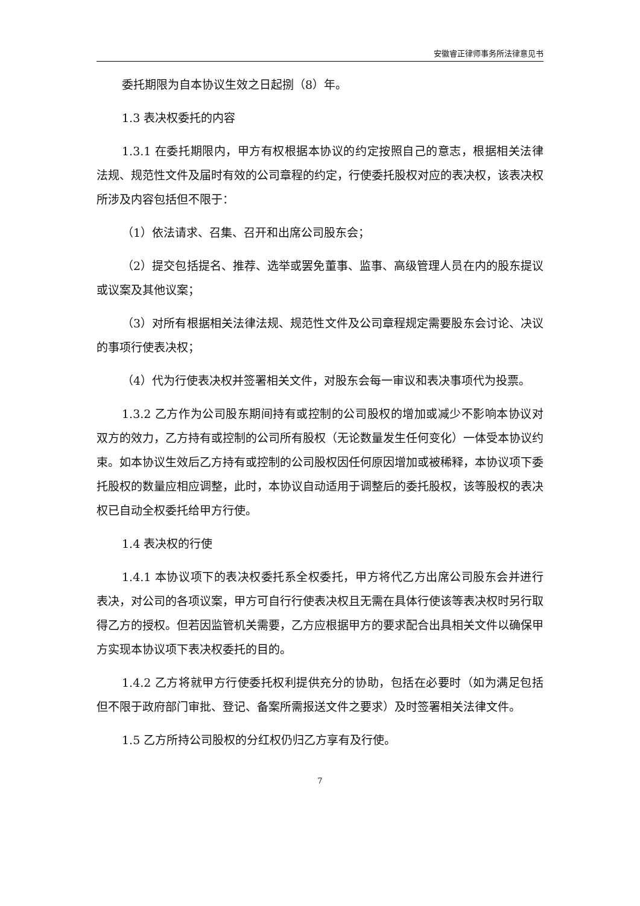安徽睿正律师事务所法律意见书
委托期限为自本协议生效之日起捌（8）年。
1.3 表决权委托的内容
1.3.1 在委托期限内，甲方有权根据本协议的约定按照自己的意志，根据相关法律法规、规范性文件及届时有效的公司章程的约定，行使委托股权对应的表决权，该表决权所涉及内容包括但不限于：
（1）依法请求、召集、召开和出席公司股东会；
（2）提交包括提名、推荐、选举或罢免董事、监事、高级管理人员在内的股东提议或议案及其他议案；
（3）对所有根据相关法律法规、规范性文件及公司章程规定需要股东会讨论、决议的事项行使表决权；
（4）代为行使表决权并签署相关文件，对股东会每一审议和表决事项代为投票。
1.3.2 乙方作为公司股东期间持有或控制的公司股权的增加或减少不影响本协议对双方的效力，乙方持有或控制的公司所有股权（无论数量发生任何变化）一体受本协议约束。如本协议生效后乙方持有或控制的公司股权因任何原因增加或被稀释，本协议项下委托股权的数量应相应调整，此时，本协议自动适用于调整后的委托股权，该等股权的表决权已自动全权委托给甲方行使。
1.4 表决权的行使
1.4.1 本协议项下的表决权委托系全权委托，甲方将代乙方出席公司股东会并进行表决，对公司的各项议案，甲方可自行行使表决权且无需在具体行使该等表决权时另行取得乙方的授权。但若因监管机关需要，乙方应根据甲方的要求配合出具相关文件以确保甲方实现本协议项下表决权委托的目的。
1.4.2 乙方将就甲方行使委托权利提供充分的协助，包括在必要时（如为满足包括但不限于政府部门审批、登记、备案所需报送文件之要求）及时签署相关法律文件。
1.5 乙方所持公司股权的分红权仍归乙方享有及行使。
7